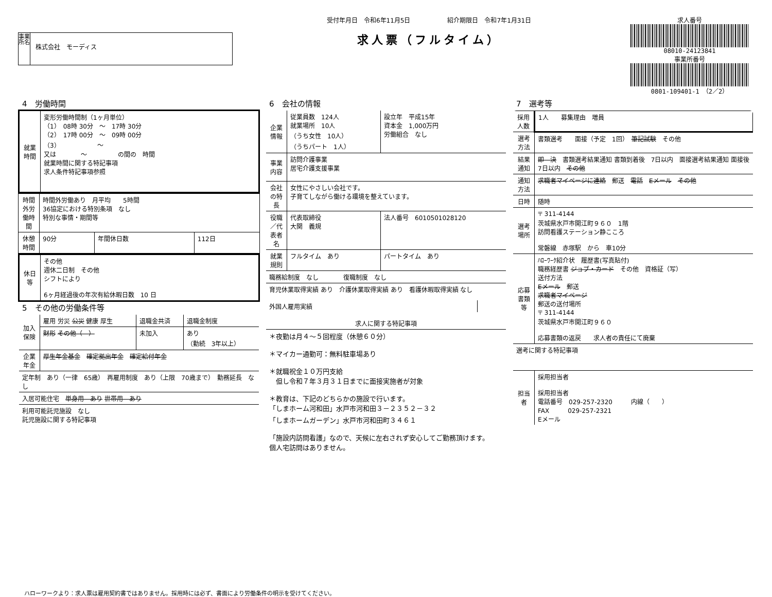事業所名
株式会社　モーディス
受付年月日　令和6年11月5日　　　　　　紹介期限日　令和7年1月31日
求人票（フルタイム）
求人番号
08010-24123841
事業所番号
0801-109401-1　（2／2）
4　労働時間
| 就業時間 | 変形労働時間制（1ヶ月単位） （1） 08時 30分 ～ 17時 30分 （2） 17時 00分 ～ 09時 00分 （3） ～ 又は ～ の間の 時間 就業時間に関する特記事項 求人条件特記事項参照 |
| 時間外労働時間 | 時間外労働あり 月平均 5時間 36協定における特別条項 なし 特別な事情・期間等 | | |
| 休憩時間 | 90分 | 年間休日数 | 112日 |
| 休日等 | その他 週休二日制 その他 シフトにより 6ヶ月経過後の年次有給休暇日数 10 日 |
5　その他の労働条件等
| 加入保険 | 雇用 労災 公災 健康 厚生 | 退職金共済 | 退職金制度 |
| | 財形 その他（ ） | 未加入 | あり （勤続 3年以上） |
| 企業年金 | 厚生年金基金 確定拠出年金 確定給付年金 | | |
| 定年制 あり（一律 65歳） 再雇用制度 あり（上限 70歳まで） 勤務延長 なし | | | |
| 入居可能住宅 単身用 あり 世帯用 あり | | | |
| 利用可能託児施設 なし 託児施設に関する特記事項 | | | |
6　会社の情報
| 企業情報 | 従業員数 124人 就業場所 10人 （うち女性 10人） （うちパート 1人） | 設立年 平成15年 資本金 1,000万円 労働組合 なし |
| 事業内容 | 訪問介護事業 居宅介護支援事業 | |
| 会社の特長 | 女性にやさしい会社です。 子育てしながら働ける環境を整えています。 | |
| 役職／代表者名 | 代表取締役 大関 義規 | 法人番号 6010501028120 |
| 就業規則 | フルタイム あり | パートタイム あり |
| 職務給制度 なし 復職制度 なし | | |
| 育児休業取得実績 あり 介護休業取得実績 あり 看護休暇取得実績 なし | | |
| 外国人雇用実績 | |
| 求人に関する特記事項 |
| --- |
| ＊夜勤は月４～５回程度（休憩６０分） ＊マイカー通勤可：無料駐車場あり ＊就職祝金１０万円支給 但し令和７年３月３１日までに面接実施者が対象 ＊教育は、下記のどちらかの施設で行います。 「しまホーム河和田」水戸市河和田３－２３５２－３２ 「しまホームガーデン」水戸市河和田町３４６１ 「施設内訪問看護」なので、天候に左右されず安心してご勤務頂けます。 個人宅訪問はありません。 |
7　選考等
| 採用人数 | 1人 募集理由 増員 |
| 選考方法 | 書類選考 面接（予定 1回） 筆記試験 その他 |
| 結果通知 | 即 決 書類選考結果通知 書類到着後 7日以内 面接選考結果通知 面接後 7日以内 その他 |
| 通知方法 | 求職者マイページに連絡 郵送 電話 Eメール その他 |
| 日時 | 随時 |
| 選考場所 | 〒 311-4144 茨城県水戸市開江町９６０ 1階 訪問看護ステーション静こころ 常磐線 赤塚駅 から 車10分 |
| 応募書類等 | ﾊﾛｰﾜｰｸ紹介状 履歴書(写真貼付) 職務経歴書 ジョブ・カード その他 資格証（写） 送付方法 Eメール 郵送 求職者マイページ 郵送の送付場所 〒 311-4144 茨城県水戸市開江町９６０ 応募書類の返戻 求人者の責任にて廃棄 |
| 選考に関する特記事項 | |
| 担当者 | 採用担当者 採用担当者 電話番号 029-257-2320 内線（ ） FAX 029-257-2321 Eメール |
ハローワークより：求人票は雇用契約書ではありません。採用時には必ず、書面により労働条件の明示を受けてください。